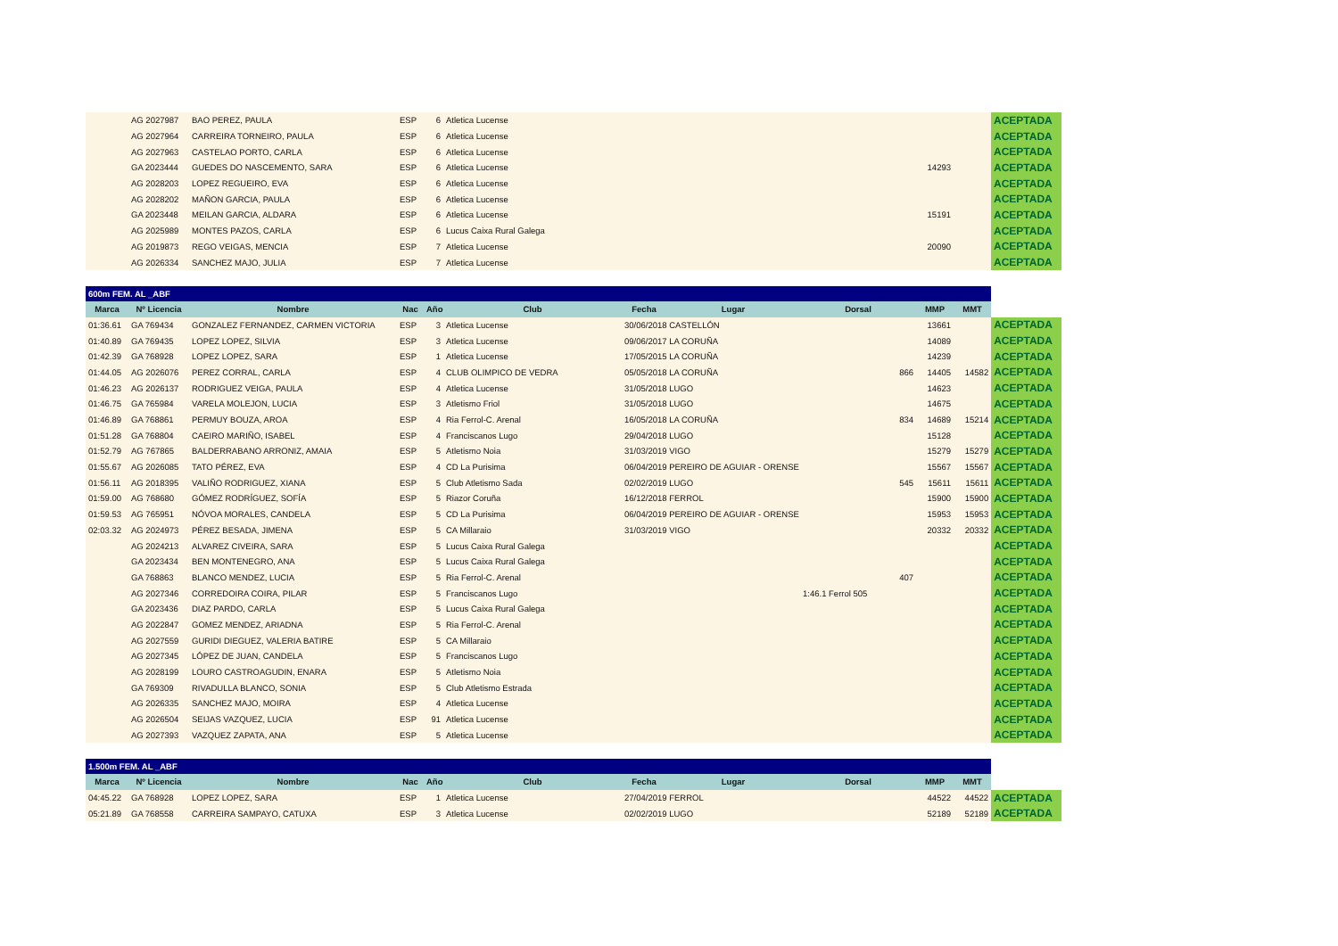| | AG 2027987 | BAO PEREZ, PAULA | ESP | 6 | Atletica Lucense | | | | ACEPTADA |
| | AG 2027964 | CARREIRA TORNEIRO, PAULA | ESP | 6 | Atletica Lucense | | | | ACEPTADA |
| | AG 2027963 | CASTELAO PORTO, CARLA | ESP | 6 | Atletica Lucense | | | | ACEPTADA |
| | GA 2023444 | GUEDES DO NASCEMENTO, SARA | ESP | 6 | Atletica Lucense | | 14293 | | ACEPTADA |
| | AG 2028203 | LOPEZ REGUEIRO, EVA | ESP | 6 | Atletica Lucense | | | | ACEPTADA |
| | AG 2028202 | MAÑON GARCIA, PAULA | ESP | 6 | Atletica Lucense | | | | ACEPTADA |
| | GA 2023448 | MEILAN GARCIA, ALDARA | ESP | 6 | Atletica Lucense | | 15191 | | ACEPTADA |
| | AG 2025989 | MONTES PAZOS, CARLA | ESP | 6 | Lucus Caixa Rural Galega | | | | ACEPTADA |
| | AG 2019873 | REGO VEIGAS, MENCIA | ESP | 7 | Atletica Lucense | | 20090 | | ACEPTADA |
| | AG 2026334 | SANCHEZ MAJO, JULIA | ESP | 7 | Atletica Lucense | | | | ACEPTADA |
| 600m FEM. AL _ABF | | | | | | | | | | | | |
| Marca | Nº Licencia | Nombre | Nac | Año | Club | Fecha | Lugar | Dorsal | | MMP | MMT | |
| 01:36.61 | GA 769434 | GONZALEZ FERNANDEZ, CARMEN VICTORIA | ESP | 3 | Atletica Lucense | 30/06/2018 CASTELLÓN | | | | 13661 | | ACEPTADA |
| 01:40.89 | GA 769435 | LOPEZ LOPEZ, SILVIA | ESP | 3 | Atletica Lucense | 09/06/2017 LA CORUÑA | | | | 14089 | | ACEPTADA |
| 01:42.39 | GA 768928 | LOPEZ LOPEZ, SARA | ESP | 1 | Atletica Lucense | 17/05/2015 LA CORUÑA | | | | 14239 | | ACEPTADA |
| 01:44.05 | AG 2026076 | PEREZ CORRAL, CARLA | ESP | 4 | CLUB OLIMPICO DE VEDRA | 05/05/2018 LA CORUÑA | | | 866 | 14405 | 14582 | ACEPTADA |
| 01:46.23 | AG 2026137 | RODRIGUEZ VEIGA, PAULA | ESP | 4 | Atletica Lucense | 31/05/2018 LUGO | | | | 14623 | | ACEPTADA |
| 01:46.75 | GA 765984 | VARELA MOLEJON, LUCIA | ESP | 3 | Atletismo Friol | 31/05/2018 LUGO | | | | 14675 | | ACEPTADA |
| 01:46.89 | GA 768861 | PERMUY BOUZA, AROA | ESP | 4 | Ria Ferrol-C. Arenal | 16/05/2018 LA CORUÑA | | | 834 | 14689 | 15214 | ACEPTADA |
| 01:51.28 | GA 768804 | CAEIRO MARIÑO, ISABEL | ESP | 4 | Franciscanos Lugo | 29/04/2018 LUGO | | | | 15128 | | ACEPTADA |
| 01:52.79 | AG 767865 | BALDERRABANO ARRONIZ, AMAIA | ESP | 5 | Atletismo Noia | 31/03/2019 VIGO | | | | 15279 | 15279 | ACEPTADA |
| 01:55.67 | AG 2026085 | TATO PÉREZ, EVA | ESP | 4 | CD La Purisima | 06/04/2019 PEREIRO DE AGUIAR - ORENSE | | | | 15567 | 15567 | ACEPTADA |
| 01:56.11 | AG 2018395 | VALIÑO RODRIGUEZ, XIANA | ESP | 5 | Club Atletismo Sada | 02/02/2019 LUGO | | | 545 | 15611 | 15611 | ACEPTADA |
| 01:59.00 | AG 768680 | GÓMEZ RODRÍGUEZ, SOFÍA | ESP | 5 | Riazor Coruña | 16/12/2018 FERROL | | | | 15900 | 15900 | ACEPTADA |
| 01:59.53 | AG 765951 | NÓVOA MORALES, CANDELA | ESP | 5 | CD La Purisima | 06/04/2019 PEREIRO DE AGUIAR - ORENSE | | | | 15953 | 15953 | ACEPTADA |
| 02:03.32 | AG 2024973 | PÉREZ BESADA, JIMENA | ESP | 5 | CA Millaraio | 31/03/2019 VIGO | | | | 20332 | 20332 | ACEPTADA |
| | AG 2024213 | ALVAREZ CIVEIRA, SARA | ESP | 5 | Lucus Caixa Rural Galega | | | | | | | ACEPTADA |
| | GA 2023434 | BEN MONTENEGRO, ANA | ESP | 5 | Lucus Caixa Rural Galega | | | | | | | ACEPTADA |
| | GA 768863 | BLANCO MENDEZ, LUCIA | ESP | 5 | Ria Ferrol-C. Arenal | | | | 407 | | | ACEPTADA |
| | AG 2027346 | CORREDOIRA COIRA, PILAR | ESP | 5 | Franciscanos Lugo | | | 1:46.1 Ferrol 505 | | | | ACEPTADA |
| | GA 2023436 | DIAZ PARDO, CARLA | ESP | 5 | Lucus Caixa Rural Galega | | | | | | | ACEPTADA |
| | AG 2022847 | GOMEZ MENDEZ, ARIADNA | ESP | 5 | Ria Ferrol-C. Arenal | | | | | | | ACEPTADA |
| | AG 2027559 | GURIDI DIEGUEZ, VALERIA BATIRE | ESP | 5 | CA Millaraio | | | | | | | ACEPTADA |
| | AG 2027345 | LÓPEZ DE JUAN, CANDELA | ESP | 5 | Franciscanos Lugo | | | | | | | ACEPTADA |
| | AG 2028199 | LOURO CASTROAGUDIN, ENARA | ESP | 5 | Atletismo Noia | | | | | | | ACEPTADA |
| | GA 769309 | RIVADULLA BLANCO, SONIA | ESP | 5 | Club Atletismo Estrada | | | | | | | ACEPTADA |
| | AG 2026335 | SANCHEZ MAJO, MOIRA | ESP | 4 | Atletica Lucense | | | | | | | ACEPTADA |
| | AG 2026504 | SEIJAS VAZQUEZ, LUCIA | ESP | 91 | Atletica Lucense | | | | | | | ACEPTADA |
| | AG 2027393 | VAZQUEZ ZAPATA, ANA | ESP | 5 | Atletica Lucense | | | | | | | ACEPTADA |
| 1.500m FEM. AL _ABF | | | | | | | | | | | | |
| Marca | Nº Licencia | Nombre | Nac | Año | Club | Fecha | Lugar | Dorsal | | MMP | MMT | |
| 04:45.22 | GA 768928 | LOPEZ LOPEZ, SARA | ESP | 1 | Atletica Lucense | 27/04/2019 FERROL | | | | 44522 | 44522 | ACEPTADA |
| 05:21.89 | GA 768558 | CARREIRA SAMPAYO, CATUXA | ESP | 3 | Atletica Lucense | 02/02/2019 LUGO | | | | 52189 | 52189 | ACEPTADA |